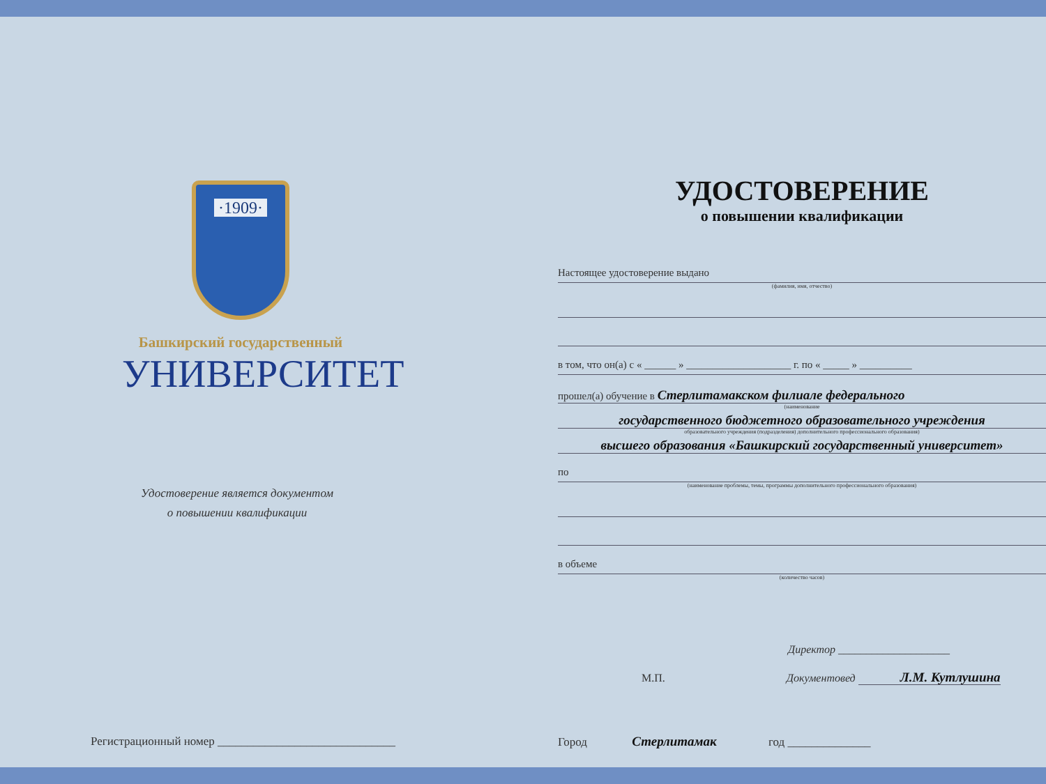·1909·
Башкирский государственный
УНИВЕРСИТЕТ
Удостоверение является документом
о повышении квалификации
Регистрационный номер ______________________________
УДОСТОВЕРЕНИЕ
о повышении квалификации
Настоящее удостоверение выдано
(фамилия, имя, отчество)
в том, что он(а) с « ______ » ____________________ г. по « _____ » __________
прошел(а) обучение в Стерлитамакском филиале федерального
(наименование
государственного бюджетного образовательного учреждения
образовательного учреждения (подразделения) дополнительного профессионального образования)
высшего образования «Башкирский государственный университет»
по
(наименование проблемы, темы, программы дополнительного профессионального образования)
в объеме
(количество часов)
Директор ____________________
М.П. Документовед Л.М. Кутлушина
Город Стерлитамак год ______________